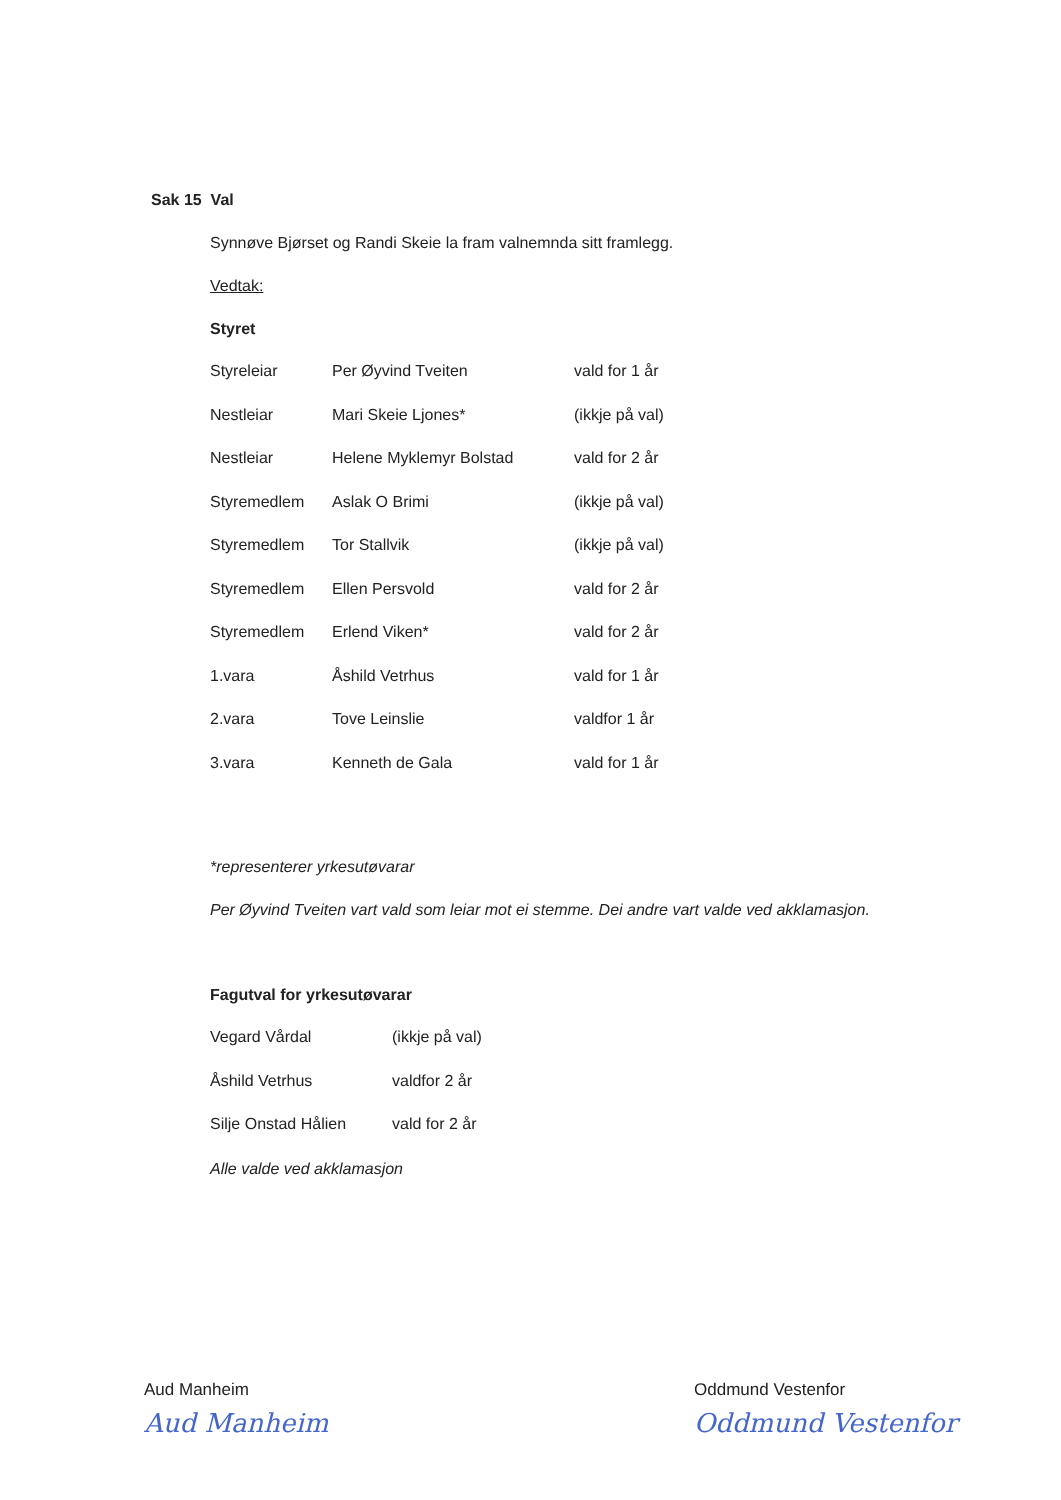Sak 15 Val
Synnøve Bjørset og Randi Skeie la fram valnemnda sitt framlegg.
Vedtak:
Styret
| Styreleiar | Per Øyvind Tveiten | vald for 1 år |
| Nestleiar | Mari Skeie Ljones* | (ikkje på val) |
| Nestleiar | Helene Myklemyr Bolstad | vald for 2 år |
| Styremedlem | Aslak O Brimi | (ikkje på val) |
| Styremedlem | Tor Stallvik | (ikkje på val) |
| Styremedlem | Ellen Persvold | vald for 2 år |
| Styremedlem | Erlend Viken* | vald for 2 år |
| 1.vara | Åshild Vetrhus | vald for 1 år |
| 2.vara | Tove Leinslie | valdfor 1 år |
| 3.vara | Kenneth de Gala | vald for 1 år |
*representerer yrkesutøvarar
Per Øyvind Tveiten vart vald som leiar mot ei stemme. Dei andre vart valde ved akklamasjon.
Fagutval for yrkesutøvarar
| Vegard Vårdal | (ikkje på val) |
| Åshild Vetrhus | valdfor 2 år |
| Silje Onstad Hålien | vald for 2 år |
Alle valde ved akklamasjon
Aud Manheim
Aud Manheim
Oddmund Vestenfor
Oddmund Vestenfor